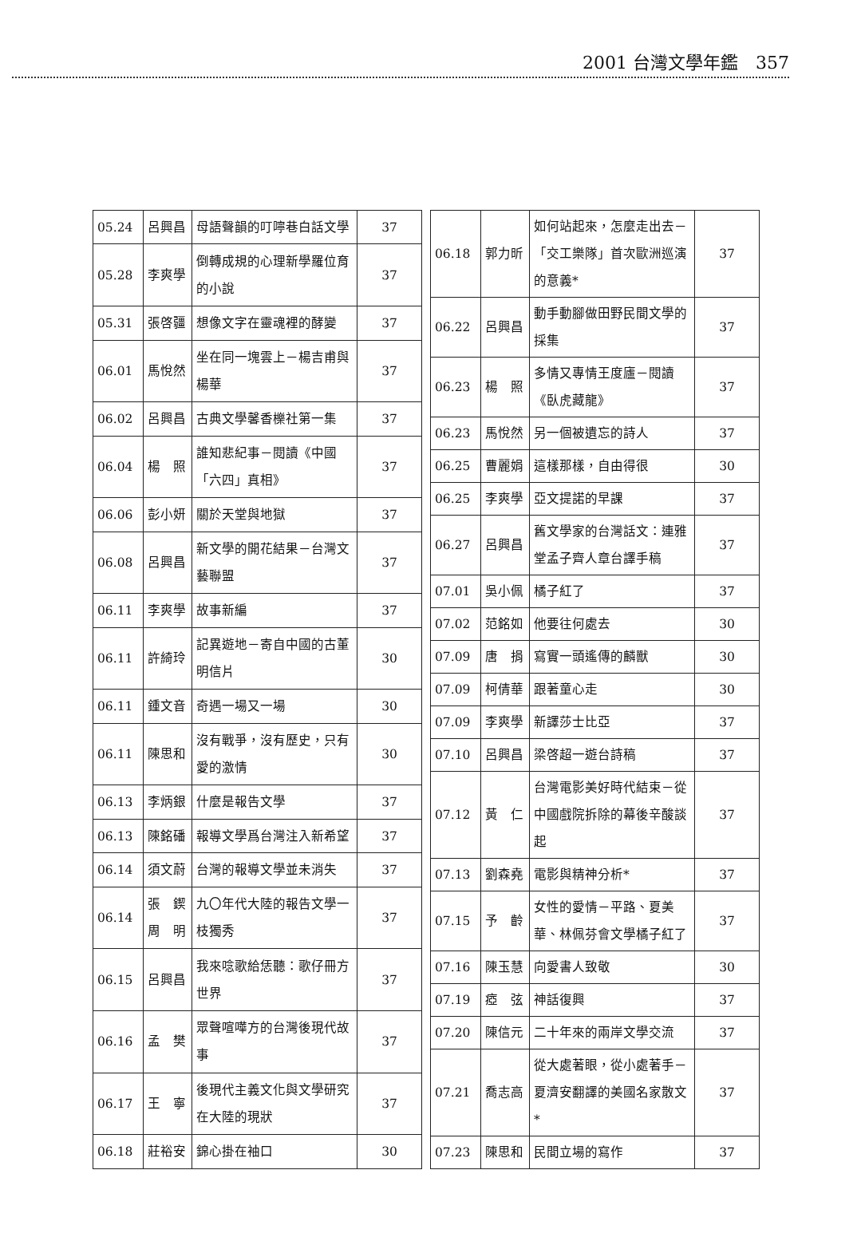2001 台灣文學年鑑　357
| 05.24 | 呂興昌 | 母語聲韻的叮嚀巷白話文學 | 37 |
| 05.28 | 李爽學 | 倒轉成規的心理新學羅位育的小說 | 37 |
| 05.31 | 張啓疆 | 想像文字在靈魂裡的酵變 | 37 |
| 06.01 | 馬悅然 | 坐在同一塊雲上－楊吉甫與楊華 | 37 |
| 06.02 | 呂興昌 | 古典文學馨香櫟社第一集 | 37 |
| 06.04 | 楊 照 | 誰知悲紀事－閱讀《中國「六四」真相》 | 37 |
| 06.06 | 彭小妍 | 關於天堂與地獄 | 37 |
| 06.08 | 呂興昌 | 新文學的開花結果－台灣文藝聯盟 | 37 |
| 06.11 | 李爽學 | 故事新編 | 37 |
| 06.11 | 許綺玲 | 記異遊地－寄自中國的古董明信片 | 30 |
| 06.11 | 鍾文音 | 奇遇一場又一場 | 30 |
| 06.11 | 陳思和 | 沒有戰爭，沒有歷史，只有愛的激情 | 30 |
| 06.13 | 李炳銀 | 什麼是報告文學 | 37 |
| 06.13 | 陳銘磻 | 報導文學爲台灣注入新希望 | 37 |
| 06.14 | 須文蔚 | 台灣的報導文學並未消失 | 37 |
| 06.14 | 張 鍥 周 明 | 九〇年代大陸的報告文學一枝獨秀 | 37 |
| 06.15 | 呂興昌 | 我來唸歌給恁聽：歌仔冊方世界 | 37 |
| 06.16 | 孟 樊 | 眾聲喧嘩方的台灣後現代故事 | 37 |
| 06.17 | 王 寧 | 後現代主義文化與文學研究在大陸的現狀 | 37 |
| 06.18 | 莊裕安 | 錦心掛在袖口 | 30 |
| 06.18 | 郭力昕 | 如何站起來，怎麼走出去－「交工樂隊」首次歐洲巡演的意義* | 37 |
| 06.22 | 呂興昌 | 動手動腳做田野民間文學的採集 | 37 |
| 06.23 | 楊 照 | 多情又專情王度廬－閱讀《臥虎藏龍》 | 37 |
| 06.23 | 馬悅然 | 另一個被遺忘的詩人 | 37 |
| 06.25 | 曹麗娟 | 這樣那樣，自由得很 | 30 |
| 06.25 | 李爽學 | 亞文提諾的早課 | 37 |
| 06.27 | 呂興昌 | 舊文學家的台灣話文：連雅堂孟子齊人章台譯手稿 | 37 |
| 07.01 | 吳小佩 | 橘子紅了 | 37 |
| 07.02 | 范銘如 | 他要往何處去 | 30 |
| 07.09 | 唐 捐 | 寫實一頭遙傳的麟獸 | 30 |
| 07.09 | 柯倩華 | 跟著童心走 | 30 |
| 07.09 | 李爽學 | 新譯莎士比亞 | 37 |
| 07.10 | 呂興昌 | 梁啓超一遊台詩稿 | 37 |
| 07.12 | 黃 仁 | 台灣電影美好時代結束－從中國戲院拆除的幕後辛酸談起 | 37 |
| 07.13 | 劉森堯 | 電影與精神分析* | 37 |
| 07.15 | 予 齡 | 女性的愛情－平路、夏美華、林佩芬會文學橘子紅了 | 37 |
| 07.16 | 陳玉慧 | 向愛書人致敬 | 30 |
| 07.19 | 瘂 弦 | 神話復興 | 37 |
| 07.20 | 陳信元 | 二十年來的兩岸文學交流 | 37 |
| 07.21 | 喬志高 | 從大處著眼，從小處著手－夏濟安翻譯的美國名家散文* | 37 |
| 07.23 | 陳思和 | 民間立場的寫作 | 37 |